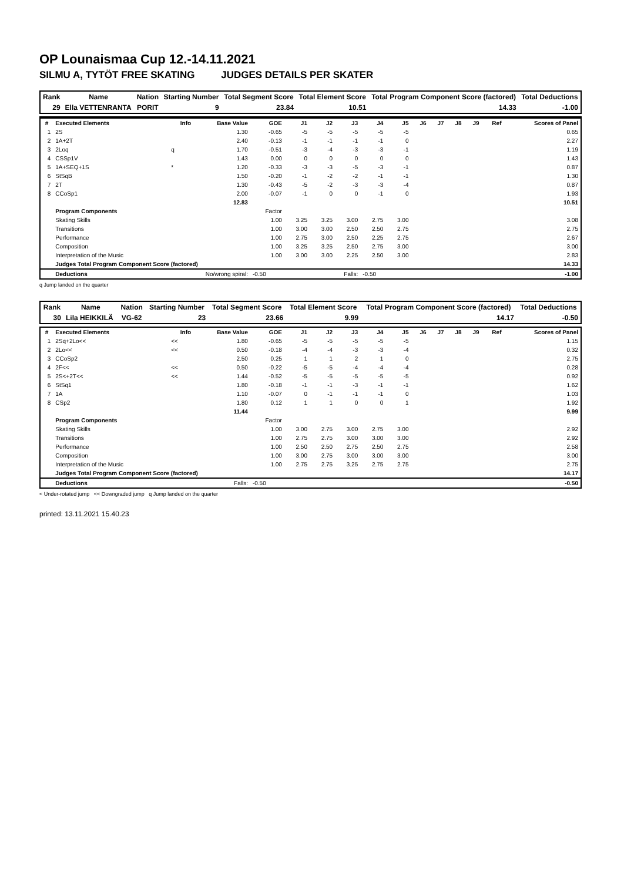OP Lounaismaa Cup 12.-14.11.2021
SILMU A, TYTÖT FREE SKATING JUDGES DETAILS PER SKATER
| Rank | Name | Nation | Starting Number | Total Segment Score | Total Element Score | Total Program Component Score (factored) | Total Deductions |
| 29 | Ella VETTENRANTA | PORIT | 9 | 23.84 | 10.51 | 14.33 | -1.00 |
| # | Executed Elements | Info | Base Value | GOE | J1 | J2 | J3 | J4 | J5 | J6 | J7 | J8 | J9 | Ref | Scores of Panel |
| --- | --- | --- | --- | --- | --- | --- | --- | --- | --- | --- | --- | --- | --- | --- | --- |
| 1 | 2S | | 1.30 | -0.65 | -5 | -5 | -5 | -5 | -5 | | | | | | 0.65 |
| 2 | 1A+2T | | 2.40 | -0.13 | -1 | -1 | -1 | -1 | 0 | | | | | | 2.27 |
| 3 | 2Loq | q | 1.70 | -0.51 | -3 | -4 | -3 | -3 | -1 | | | | | | 1.19 |
| 4 | CSSp1V | | 1.43 | 0.00 | 0 | 0 | 0 | 0 | 0 | | | | | | 1.43 |
| 5 | 1A+SEQ+1S | * | 1.20 | -0.33 | -3 | -3 | -5 | -3 | -1 | | | | | | 0.87 |
| 6 | StSqB | | 1.50 | -0.20 | -1 | -2 | -2 | -1 | -1 | | | | | | 1.30 |
| 7 | 2T | | 1.30 | -0.43 | -5 | -2 | -3 | -3 | -4 | | | | | | 0.87 |
| 8 | CCoSp1 | | 2.00 | -0.07 | -1 | 0 | 0 | -1 | 0 | | | | | | 1.93 |
| | | | 12.83 | | | | | | | | | | | | 10.51 |
| | Program Components | | | Factor | | | | | | | | | | | |
| | Skating Skills | | | 1.00 | 3.25 | 3.25 | 3.00 | 2.75 | 3.00 | | | | | | 3.08 |
| | Transitions | | | 1.00 | 3.00 | 3.00 | 2.50 | 2.50 | 2.75 | | | | | | 2.75 |
| | Performance | | | 1.00 | 2.75 | 3.00 | 2.50 | 2.25 | 2.75 | | | | | | 2.67 |
| | Composition | | | 1.00 | 3.25 | 3.25 | 2.50 | 2.75 | 3.00 | | | | | | 3.00 |
| | Interpretation of the Music | | | 1.00 | 3.00 | 3.00 | 2.25 | 2.50 | 3.00 | | | | | | 2.83 |
| | Judges Total Program Component Score (factored) | | | | | | | | | | | | | | 14.33 |
| | Deductions | No/wrong spiral: | | -0.50 | Falls: | | | -0.50 | | | | | | | -1.00 |
q Jump landed on the quarter
| Rank | Name | Nation | Starting Number | Total Segment Score | Total Element Score | Total Program Component Score (factored) | Total Deductions |
| 30 | Lila HEIKKILÄ | VG-62 | 23 | 23.66 | 9.99 | 14.17 | -0.50 |
| # | Executed Elements | Info | Base Value | GOE | J1 | J2 | J3 | J4 | J5 | J6 | J7 | J8 | J9 | Ref | Scores of Panel |
| --- | --- | --- | --- | --- | --- | --- | --- | --- | --- | --- | --- | --- | --- | --- | --- |
| 1 | 2Sq+2Lo<< | << | 1.80 | -0.65 | -5 | -5 | -5 | -5 | -5 | | | | | | 1.15 |
| 2 | 2Lo<< | << | 0.50 | -0.18 | -4 | -4 | -3 | -3 | -4 | | | | | | 0.32 |
| 3 | CCoSp2 | | 2.50 | 0.25 | 1 | 1 | 2 | 1 | 0 | | | | | | 2.75 |
| 4 | 2F<< | << | 0.50 | -0.22 | -5 | -5 | -4 | -4 | -4 | | | | | | 0.28 |
| 5 | 2S<+2T<< | << | 1.44 | -0.52 | -5 | -5 | -5 | -5 | -5 | | | | | | 0.92 |
| 6 | StSq1 | | 1.80 | -0.18 | -1 | -1 | -3 | -1 | -1 | | | | | | 1.62 |
| 7 | 1A | | 1.10 | -0.07 | 0 | -1 | -1 | -1 | 0 | | | | | | 1.03 |
| 8 | CSp2 | | 1.80 | 0.12 | 1 | 1 | 0 | 0 | 1 | | | | | | 1.92 |
| | | | 11.44 | | | | | | | | | | | | 9.99 |
| | Program Components | | | Factor | | | | | | | | | | | |
| | Skating Skills | | | 1.00 | 3.00 | 2.75 | 3.00 | 2.75 | 3.00 | | | | | | 2.92 |
| | Transitions | | | 1.00 | 2.75 | 2.75 | 3.00 | 3.00 | 3.00 | | | | | | 2.92 |
| | Performance | | | 1.00 | 2.50 | 2.50 | 2.75 | 2.50 | 2.75 | | | | | | 2.58 |
| | Composition | | | 1.00 | 3.00 | 2.75 | 3.00 | 3.00 | 3.00 | | | | | | 3.00 |
| | Interpretation of the Music | | | 1.00 | 2.75 | 2.75 | 3.25 | 2.75 | 2.75 | | | | | | 2.75 |
| | Judges Total Program Component Score (factored) | | | | | | | | | | | | | | 14.17 |
| | Deductions | Falls: | | -0.50 | | | | | | | | | | | -0.50 |
< Under-rotated jump << Downgraded jump q Jump landed on the quarter
printed: 13.11.2021 15.40.23